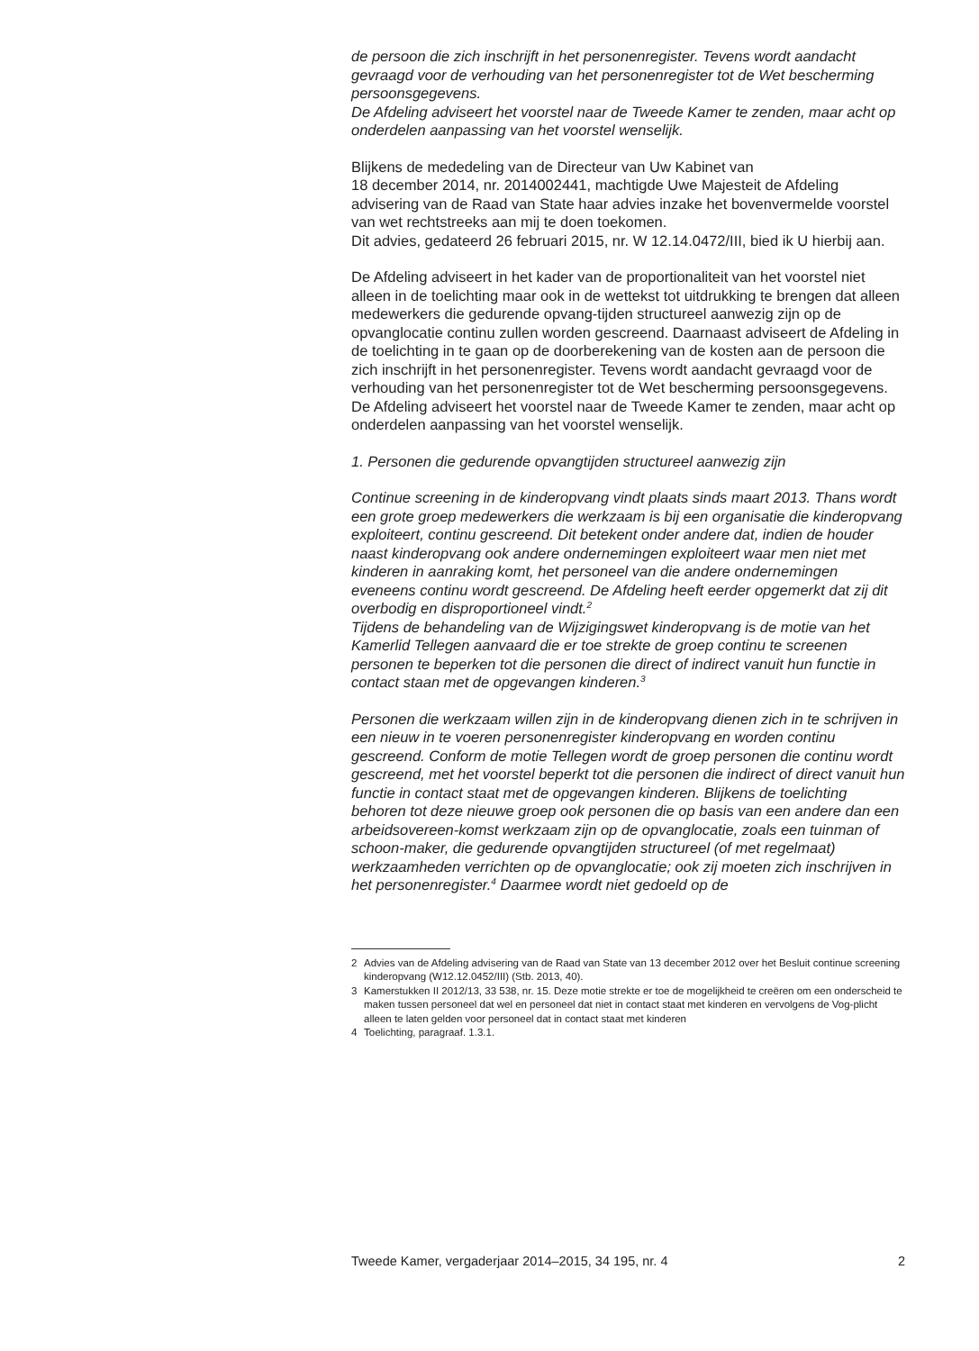de persoon die zich inschrijft in het personenregister. Tevens wordt aandacht gevraagd voor de verhouding van het personenregister tot de Wet bescherming persoonsgegevens.
De Afdeling adviseert het voorstel naar de Tweede Kamer te zenden, maar acht op onderdelen aanpassing van het voorstel wenselijk.
Blijkens de mededeling van de Directeur van Uw Kabinet van
18 december 2014, nr. 2014002441, machtigde Uwe Majesteit de Afdeling advisering van de Raad van State haar advies inzake het bovenvermelde voorstel van wet rechtstreeks aan mij te doen toekomen.
Dit advies, gedateerd 26 februari 2015, nr. W 12.14.0472/III, bied ik U hierbij aan.
De Afdeling adviseert in het kader van de proportionaliteit van het voorstel niet alleen in de toelichting maar ook in de wettekst tot uitdrukking te brengen dat alleen medewerkers die gedurende opvang-tijden structureel aanwezig zijn op de opvanglocatie continu zullen worden gescreend. Daarnaast adviseert de Afdeling in de toelichting in te gaan op de doorberekening van de kosten aan de persoon die zich inschrijft in het personenregister. Tevens wordt aandacht gevraagd voor de verhouding van het personenregister tot de Wet bescherming persoonsgegevens.
De Afdeling adviseert het voorstel naar de Tweede Kamer te zenden, maar acht op onderdelen aanpassing van het voorstel wenselijk.
1. Personen die gedurende opvangtijden structureel aanwezig zijn
Continue screening in de kinderopvang vindt plaats sinds maart 2013. Thans wordt een grote groep medewerkers die werkzaam is bij een organisatie die kinderopvang exploiteert, continu gescreend. Dit betekent onder andere dat, indien de houder naast kinderopvang ook andere ondernemingen exploiteert waar men niet met kinderen in aanraking komt, het personeel van die andere ondernemingen eveneens continu wordt gescreend. De Afdeling heeft eerder opgemerkt dat zij dit overbodig en disproportioneel vindt.<sup>2</sup>
Tijdens de behandeling van de Wijzigingswet kinderopvang is de motie van het Kamerlid Tellegen aanvaard die er toe strekte de groep continu te screenen personen te beperken tot die personen die direct of indirect vanuit hun functie in contact staan met de opgevangen kinderen.<sup>3</sup>
Personen die werkzaam willen zijn in de kinderopvang dienen zich in te schrijven in een nieuw in te voeren personenregister kinderopvang en worden continu gescreend. Conform de motie Tellegen wordt de groep personen die continu wordt gescreend, met het voorstel beperkt tot die personen die indirect of direct vanuit hun functie in contact staat met de opgevangen kinderen. Blijkens de toelichting behoren tot deze nieuwe groep ook personen die op basis van een andere dan een arbeidsovereen-komst werkzaam zijn op de opvanglocatie, zoals een tuinman of schoon-maker, die gedurende opvangtijden structureel (of met regelmaat) werkzaamheden verrichten op de opvanglocatie; ook zij moeten zich inschrijven in het personenregister.<sup>4</sup> Daarmee wordt niet gedoeld op de
2 Advies van de Afdeling advisering van de Raad van State van 13 december 2012 over het Besluit continue screening kinderopvang (W12.12.0452/III) (Stb. 2013, 40).
3 Kamerstukken II 2012/13, 33 538, nr. 15. Deze motie strekte er toe de mogelijkheid te creëren om een onderscheid te maken tussen personeel dat wel en personeel dat niet in contact staat met kinderen en vervolgens de Vog-plicht alleen te laten gelden voor personeel dat in contact staat met kinderen
4 Toelichting, paragraaf. 1.3.1.
Tweede Kamer, vergaderjaar 2014–2015, 34 195, nr. 4
2